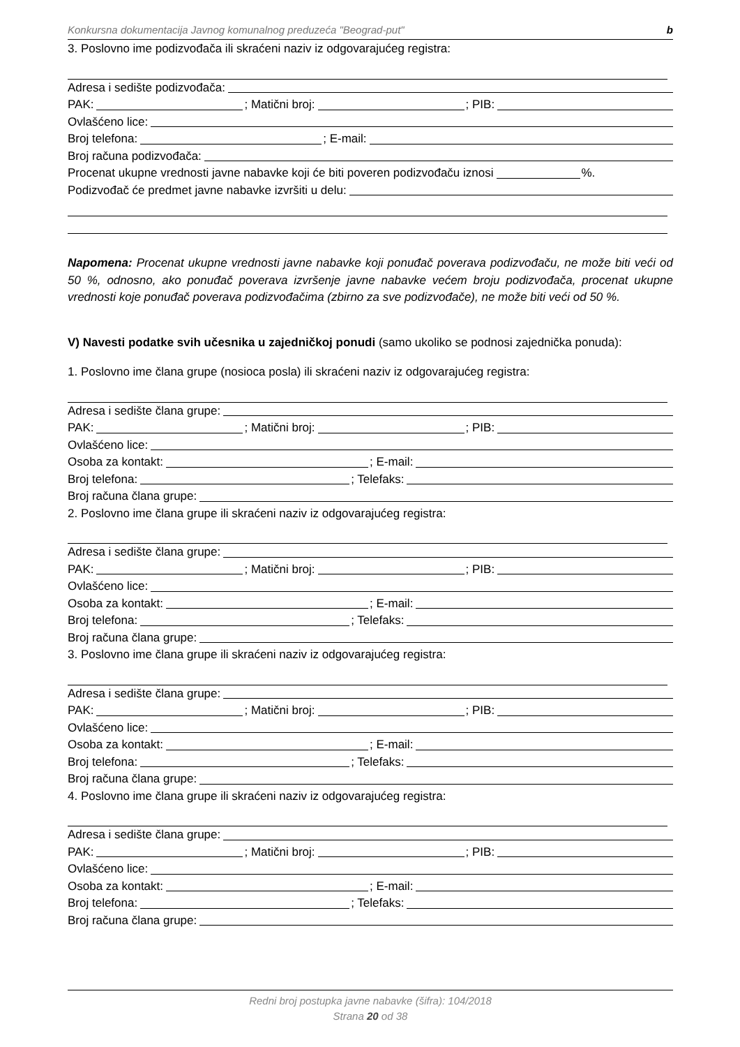Konkursna dokumentacija Javnog komunalnog preduzeća "Beograd-put" b
3. Poslovno ime podizvođača ili skraćeni naziv iz odgovarajućeg registra:
Adresa i sedište podizvođača:
PAK: ; Matični broj: ; PIB:
Ovlašćeno lice:
Broj telefona: ; E-mail:
Broj računa podizvođača:
Procenat ukupne vrednosti javne nabavke koji će biti poveren podizvođaču iznosi %.
Podizvođač će predmet javne nabavke izvršiti u delu:
Napomena: Procenat ukupne vrednosti javne nabavke koji ponuđač poverava podizvođaču, ne može biti veći od 50 %, odnosno, ako ponuđač poverava izvršenje javne nabavke većem broju podizvođača, procenat ukupne vrednosti koje ponuđač poverava podizvođačima (zbirno za sve podizvođače), ne može biti veći od 50 %.
V) Navesti podatke svih učesnika u zajedničkoj ponudi (samo ukoliko se podnosi zajednička ponuda):
1. Poslovno ime člana grupe (nosioca posla) ili skraćeni naziv iz odgovarajućeg registra:
Adresa i sedište člana grupe:
PAK: ; Matični broj: ; PIB:
Ovlašćeno lice:
Osoba za kontakt: ; E-mail:
Broj telefona: ; Telefaks:
Broj računa člana grupe:
2. Poslovno ime člana grupe ili skraćeni naziv iz odgovarajućeg registra:
Adresa i sedište člana grupe:
PAK: ; Matični broj: ; PIB:
Ovlašćeno lice:
Osoba za kontakt: ; E-mail:
Broj telefona: ; Telefaks:
Broj računa člana grupe:
3. Poslovno ime člana grupe ili skraćeni naziv iz odgovarajućeg registra:
Adresa i sedište člana grupe:
PAK: ; Matični broj: ; PIB:
Ovlašćeno lice:
Osoba za kontakt: ; E-mail:
Broj telefona: ; Telefaks:
Broj računa člana grupe:
4. Poslovno ime člana grupe ili skraćeni naziv iz odgovarajućeg registra:
Adresa i sedište člana grupe:
PAK: ; Matični broj: ; PIB:
Ovlašćeno lice:
Osoba za kontakt: ; E-mail:
Broj telefona: ; Telefaks:
Broj računa člana grupe:
Redni broj postupka javne nabavke (šifra): 104/2018
Strana 20 od 38